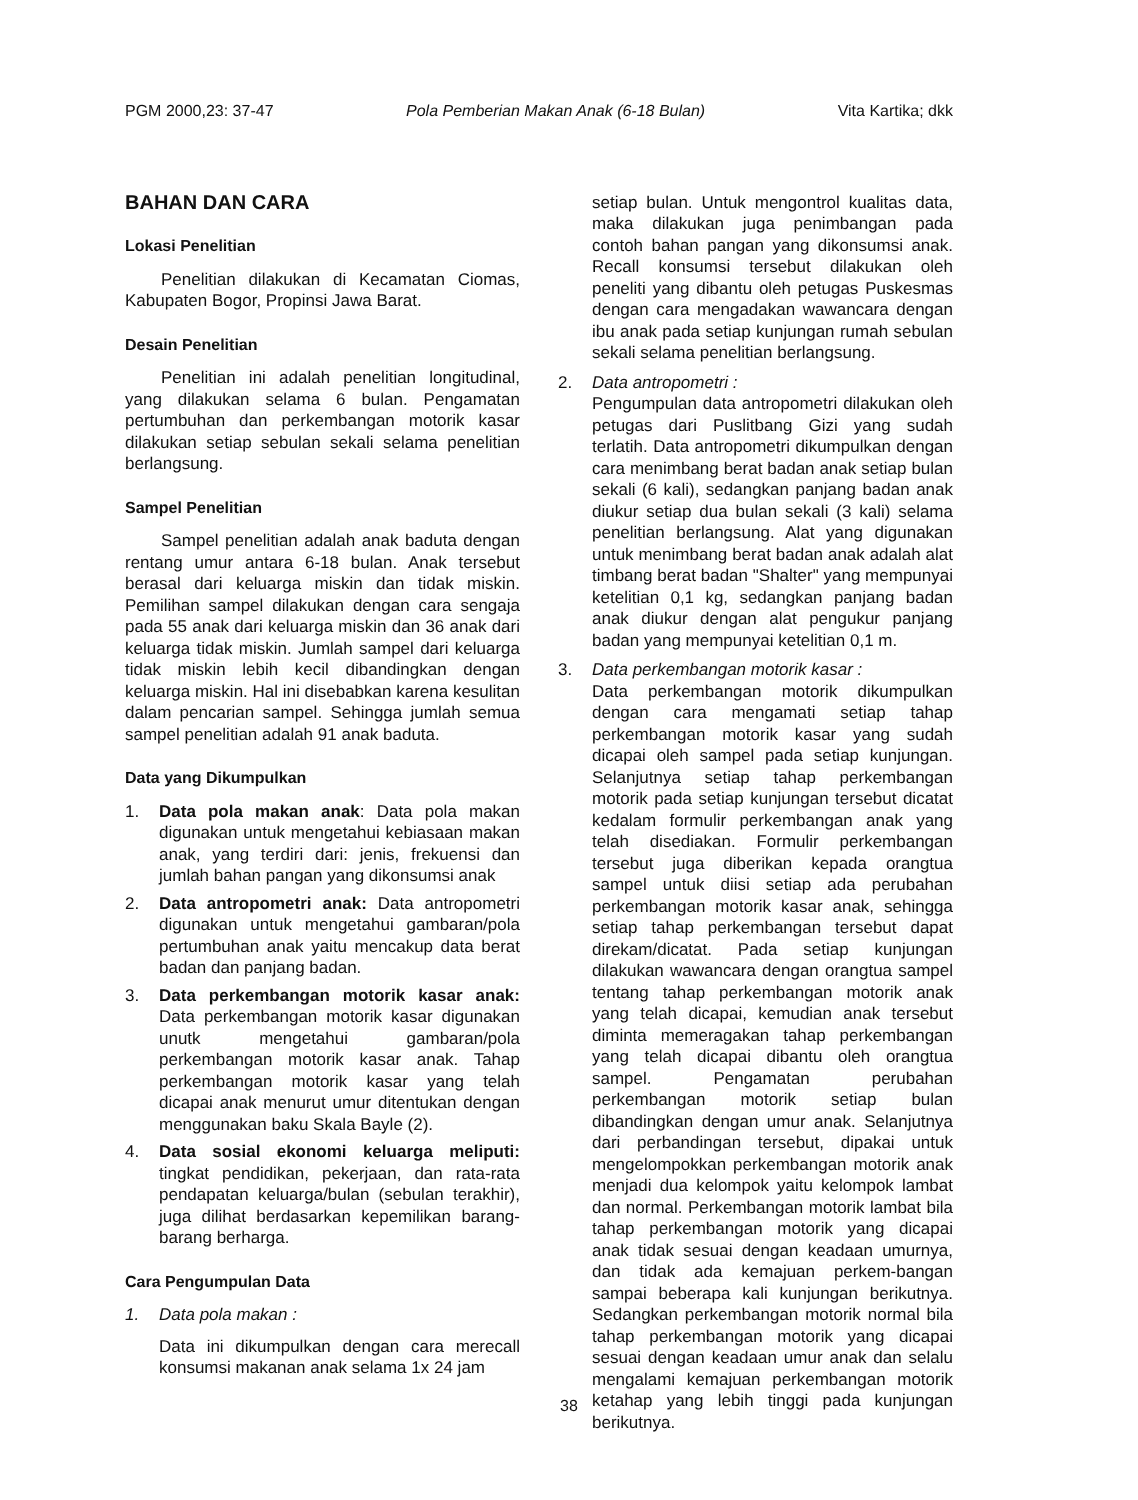PGM 2000,23: 37-47 Pola Pemberian Makan Anak (6-18 Bulan) Vita Kartika; dkk
BAHAN DAN CARA
Lokasi Penelitian
Penelitian dilakukan di Kecamatan Ciomas, Kabupaten Bogor, Propinsi Jawa Barat.
Desain Penelitian
Penelitian ini adalah penelitian longitudinal, yang dilakukan selama 6 bulan. Pengamatan pertumbuhan dan perkembangan motorik kasar dilakukan setiap sebulan sekali selama penelitian berlangsung.
Sampel Penelitian
Sampel penelitian adalah anak baduta dengan rentang umur antara 6-18 bulan. Anak tersebut berasal dari keluarga miskin dan tidak miskin. Pemilihan sampel dilakukan dengan cara sengaja pada 55 anak dari keluarga miskin dan 36 anak dari keluarga tidak miskin. Jumlah sampel dari keluarga tidak miskin lebih kecil dibandingkan dengan keluarga miskin. Hal ini disebabkan karena kesulitan dalam pencarian sampel. Sehingga jumlah semua sampel penelitian adalah 91 anak baduta.
Data yang Dikumpulkan
1. Data pola makan anak: Data pola makan digunakan untuk mengetahui kebiasaan makan anak, yang terdiri dari: jenis, frekuensi dan jumlah bahan pangan yang dikonsumsi anak
2. Data antropometri anak: Data antropometri digunakan untuk mengetahui gambaran/pola pertumbuhan anak yaitu mencakup data berat badan dan panjang badan.
3. Data perkembangan motorik kasar anak: Data perkembangan motorik kasar digunakan unutk mengetahui gambaran/pola perkembangan motorik kasar anak. Tahap perkembangan motorik kasar yang telah dicapai anak menurut umur ditentukan dengan menggunakan baku Skala Bayle (2).
4. Data sosial ekonomi keluarga meliputi: tingkat pendidikan, pekerjaan, dan rata-rata pendapatan keluarga/bulan (sebulan terakhir), juga dilihat berdasarkan kepemilikan barang-barang berharga.
Cara Pengumpulan Data
1. Data pola makan :
Data ini dikumpulkan dengan cara merecall konsumsi makanan anak selama 1x 24 jam
setiap bulan. Untuk mengontrol kualitas data, maka dilakukan juga penimbangan pada contoh bahan pangan yang dikonsumsi anak. Recall konsumsi tersebut dilakukan oleh peneliti yang dibantu oleh petugas Puskesmas dengan cara mengadakan wawancara dengan ibu anak pada setiap kunjungan rumah sebulan sekali selama penelitian berlangsung.
2. Data antropometri :
Pengumpulan data antropometri dilakukan oleh petugas dari Puslitbang Gizi yang sudah terlatih. Data antropometri dikumpulkan dengan cara menimbang berat badan anak setiap bulan sekali (6 kali), sedangkan panjang badan anak diukur setiap dua bulan sekali (3 kali) selama penelitian berlangsung. Alat yang digunakan untuk menimbang berat badan anak adalah alat timbang berat badan "Shalter" yang mempunyai ketelitian 0,1 kg, sedangkan panjang badan anak diukur dengan alat pengukur panjang badan yang mempunyai ketelitian 0,1 m.
3. Data perkembangan motorik kasar :
Data perkembangan motorik dikumpulkan dengan cara mengamati setiap tahap perkembangan motorik kasar yang sudah dicapai oleh sampel pada setiap kunjungan. Selanjutnya setiap tahap perkembangan motorik pada setiap kunjungan tersebut dicatat kedalam formulir perkembangan anak yang telah disediakan. Formulir perkembangan tersebut juga diberikan kepada orangtua sampel untuk diisi setiap ada perubahan perkembangan motorik kasar anak, sehingga setiap tahap perkembangan tersebut dapat direkam/dicatat. Pada setiap kunjungan dilakukan wawancara dengan orangtua sampel tentang tahap perkembangan motorik anak yang telah dicapai, kemudian anak tersebut diminta memeragakan tahap perkembangan yang telah dicapai dibantu oleh orangtua sampel. Pengamatan perubahan perkembangan motorik setiap bulan dibandingkan dengan umur anak. Selanjutnya dari perbandingan tersebut, dipakai untuk mengelompokkan perkembangan motorik anak menjadi dua kelompok yaitu kelompok lambat dan normal. Perkembangan motorik lambat bila tahap perkembangan motorik yang dicapai anak tidak sesuai dengan keadaan umurnya, dan tidak ada kemajuan perkem-bangan sampai beberapa kali kunjungan berikutnya. Sedangkan perkembangan motorik normal bila tahap perkembangan motorik yang dicapai sesuai dengan keadaan umur anak dan selalu mengalami kemajuan perkembangan motorik ketahap yang lebih tinggi pada kunjungan berikutnya.
38